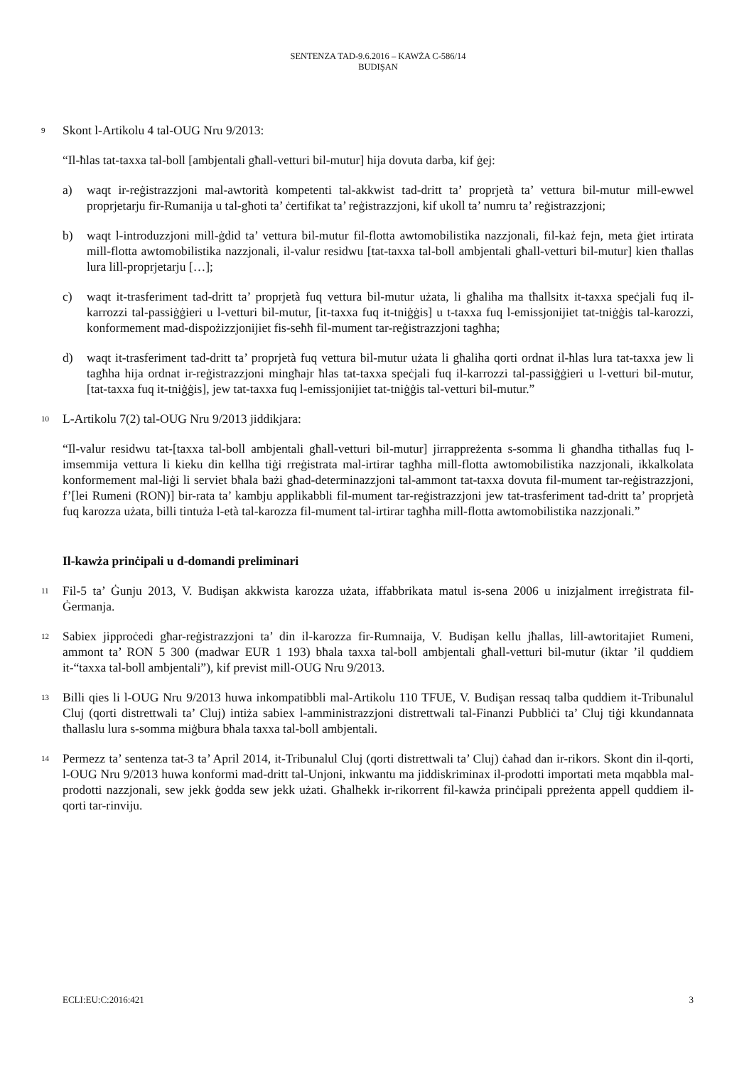SENTENZA TAD-9.6.2016 – KAWŻA C-586/14
BUDIŞAN
9
Skont l-Artikolu 4 tal-OUG Nru 9/2013:
“Il-ħlas tat-taxxa tal-boll [ambjentali għall-vetturi bil-mutur] hija dovuta darba, kif ġej:
a) waqt ir-reġistrazzjoni mal-awtorità kompetenti tal-akkwist tad-dritt ta’ proprjetà ta’ vettura bil-mutur mill-ewwel proprjetarju fir-Rumanija u tal-għoti ta’ ċertifikat ta’ reġistrazzjoni, kif ukoll ta’ numru ta’ reġistrazzjoni;
b) waqt l-introduzzjoni mill-ġdid ta’ vettura bil-mutur fil-flotta awtomobilistika nazzjonali, fil-każ fejn, meta ġiet irtirata mill-flotta awtomobilistika nazzjonali, il-valur residwu [tat-taxxa tal-boll ambjentali għall-vetturi bil-mutur] kien tħallas lura lill-proprjetarju […];
c) waqt it-trasferiment tad-dritt ta’ proprjetà fuq vettura bil-mutur użata, li għaliha ma tħallsitx it-taxxa speċjali fuq il-karrozzi tal-passiġġieri u l-vetturi bil-mutur, [it-taxxa fuq it-tniġġis] u t-taxxa fuq l-emissjonijiet tat-tniġġis tal-karozzi, konformement mad-dispożizzjonijiet fis-seħħ fil-mument tar-reġistrazzjoni tagħha;
d) waqt it-trasferiment tad-dritt ta’ proprjetà fuq vettura bil-mutur użata li għaliha qorti ordnat il-ħlas lura tat-taxxa jew li tagħha hija ordnat ir-reġistrazzjoni mingħajr ħlas tat-taxxa speċjali fuq il-karrozzi tal-passiġġieri u l-vetturi bil-mutur, [tat-taxxa fuq it-tniġġis], jew tat-taxxa fuq l-emissjonijiet tat-tniġġis tal-vetturi bil-mutur.”
10
L-Artikolu 7(2) tal-OUG Nru 9/2013 jiddikjara:
“Il-valur residwu tat-[taxxa tal-boll ambjentali għall-vetturi bil-mutur] jirrappreżenta s-somma li għandha titħallas fuq l-imsemmija vettura li kieku din kellha tiġi rreġistrata mal-irtirar tagħha mill-flotta awtomobilistika nazzjonali, ikkalkolata konformement mal-liġi li serviet bħala bażi għad-determinazzjoni tal-ammont tat-taxxa dovuta fil-mument tar-reġistrazzjoni, f’[lei Rumeni (RON)] bir-rata ta’ kambju applikabbli fil-mument tar-reġistrazzjoni jew tat-trasferiment tad-dritt ta’ proprjetà fuq karozza użata, billi tintuża l-età tal-karozza fil-mument tal-irtirar tagħha mill-flotta awtomobilistika nazzjonali.”
Il-kawża prinċipali u d-domandi preliminari
11
Fil-5 ta’ Ġunju 2013, V. Budişan akkwista karozza użata, iffabbrikata matul is-sena 2006 u inizjalment irreġistrata fil-Ġermanja.
12
Sabiex jipproċedi għar-reġistrazzjoni ta’ din il-karozza fir-Rumnaija, V. Budişan kellu jħallas, lill-awtoritajiet Rumeni, ammont ta’ RON 5 300 (madwar EUR 1 193) bħala taxxa tal-boll ambjentali għall-vetturi bil-mutur (iktar ’il quddiem it-“taxxa tal-boll ambjentali”), kif previst mill-OUG Nru 9/2013.
13
Billi qies li l-OUG Nru 9/2013 huwa inkompatibbli mal-Artikolu 110 TFUE, V. Budişan ressaq talba quddiem it-Tribunalul Cluj (qorti distrettwali ta’ Cluj) intiża sabiex l-amministrazzjoni distrettwali tal-Finanzi Pubbliċi ta’ Cluj tiġi kkundannata tħallaslu lura s-somma miġbura bħala taxxa tal-boll ambjentali.
14
Permezz ta’ sentenza tat-3 ta’ April 2014, it-Tribunalul Cluj (qorti distrettwali ta’ Cluj) ċaħad dan ir-rikors. Skont din il-qorti, l-OUG Nru 9/2013 huwa konformi mad-dritt tal-Unjoni, inkwantu ma jiddiskriminax il-prodotti importati meta mqabbla mal-prodotti nazzjonali, sew jekk ġodda sew jekk użati. Għalhekk ir-rikorrent fil-kawża prinċipali ppreżenta appell quddiem il-qorti tar-rinviju.
ECLI:EU:C:2016:421 3